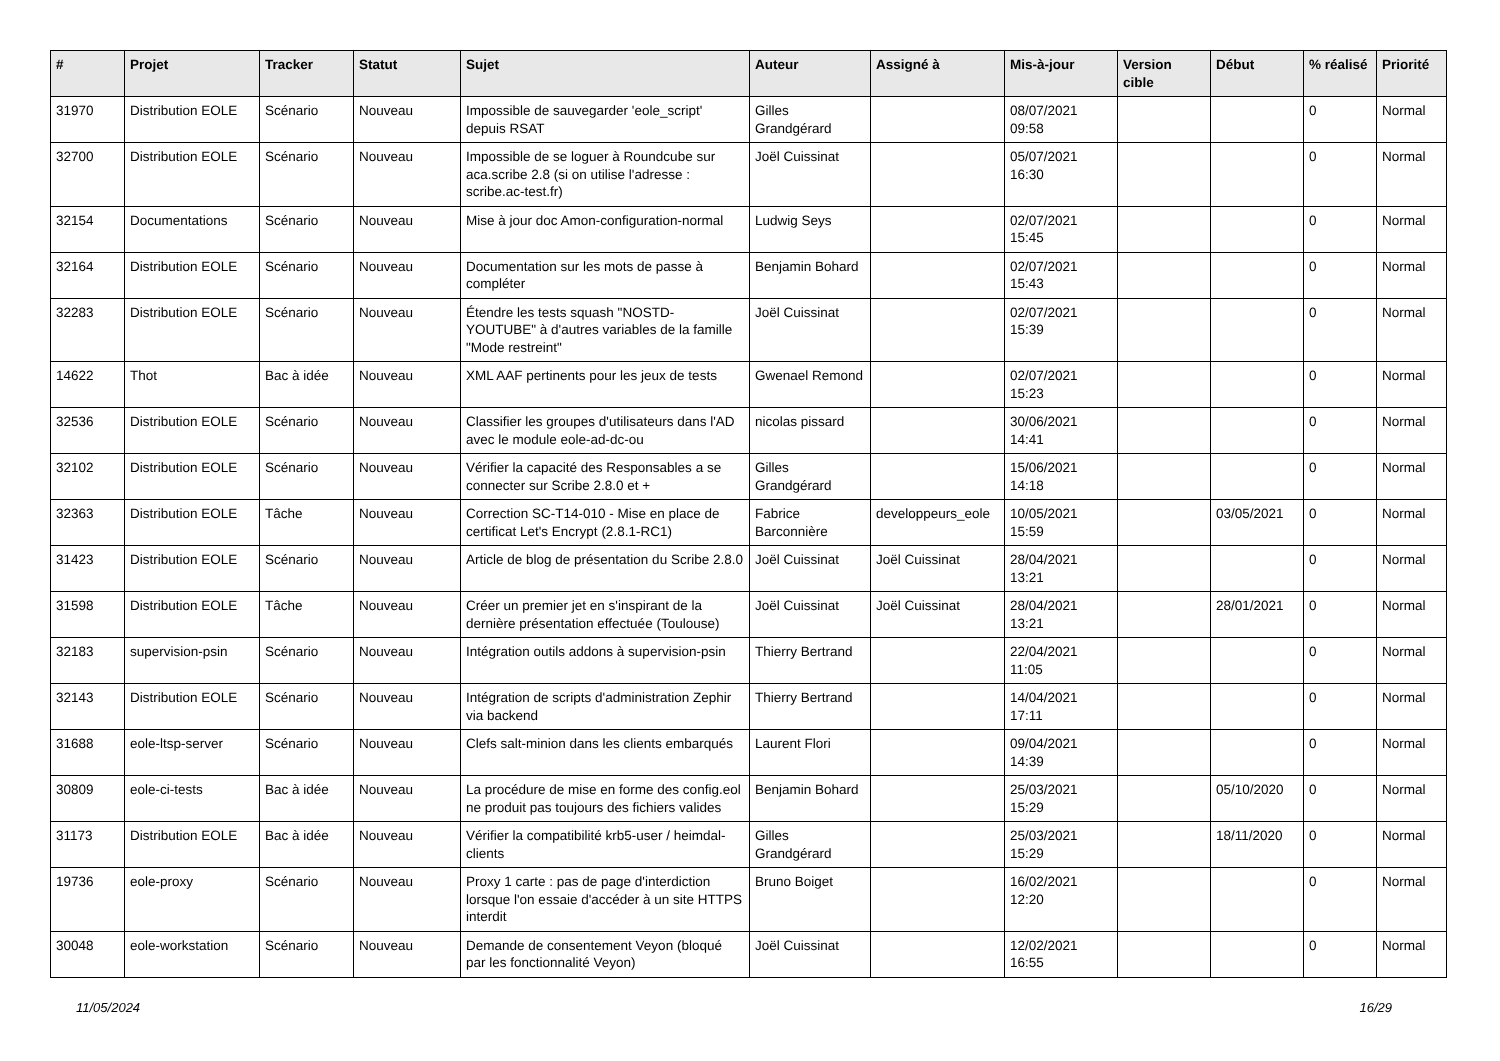| # | Projet | Tracker | Statut | Sujet | Auteur | Assigné à | Mis-à-jour | Version cible | Début | % réalisé | Priorité |
| --- | --- | --- | --- | --- | --- | --- | --- | --- | --- | --- | --- |
| 31970 | Distribution EOLE | Scénario | Nouveau | Impossible de sauvegarder 'eole_script' depuis RSAT | Gilles Grandgérard | | 08/07/2021 09:58 | | | 0 | Normal |
| 32700 | Distribution EOLE | Scénario | Nouveau | Impossible de se loguer à Roundcube sur aca.scribe 2.8 (si on utilise l'adresse : scribe.ac-test.fr) | Joël Cuissinat | | 05/07/2021 16:30 | | | 0 | Normal |
| 32154 | Documentations | Scénario | Nouveau | Mise à jour doc Amon-configuration-normal | Ludwig Seys | | 02/07/2021 15:45 | | | 0 | Normal |
| 32164 | Distribution EOLE | Scénario | Nouveau | Documentation sur les mots de passe à compléter | Benjamin Bohard | | 02/07/2021 15:43 | | | 0 | Normal |
| 32283 | Distribution EOLE | Scénario | Nouveau | Étendre les tests squash "NOSTD-YOUTUBE" à d'autres variables de la famille "Mode restreint" | Joël Cuissinat | | 02/07/2021 15:39 | | | 0 | Normal |
| 14622 | Thot | Bac à idée | Nouveau | XML AAF pertinents pour les jeux de tests | Gwenael Remond | | 02/07/2021 15:23 | | | 0 | Normal |
| 32536 | Distribution EOLE | Scénario | Nouveau | Classifier les groupes d'utilisateurs dans l'AD avec le module eole-ad-dc-ou | nicolas pissard | | 30/06/2021 14:41 | | | 0 | Normal |
| 32102 | Distribution EOLE | Scénario | Nouveau | Vérifier la capacité des Responsables a se connecter sur Scribe 2.8.0 et + | Gilles Grandgérard | | 15/06/2021 14:18 | | | 0 | Normal |
| 32363 | Distribution EOLE | Tâche | Nouveau | Correction SC-T14-010 - Mise en place de certificat Let's Encrypt (2.8.1-RC1) | Fabrice Barconnière | developpeurs_eole | 10/05/2021 15:59 | | 03/05/2021 | 0 | Normal |
| 31423 | Distribution EOLE | Scénario | Nouveau | Article de blog de présentation du Scribe 2.8.0 | Joël Cuissinat | Joël Cuissinat | 28/04/2021 13:21 | | | 0 | Normal |
| 31598 | Distribution EOLE | Tâche | Nouveau | Créer un premier jet en s'inspirant de la dernière présentation effectuée (Toulouse) | Joël Cuissinat | Joël Cuissinat | 28/04/2021 13:21 | | 28/01/2021 | 0 | Normal |
| 32183 | supervision-psin | Scénario | Nouveau | Intégration outils addons à supervision-psin | Thierry Bertrand | | 22/04/2021 11:05 | | | 0 | Normal |
| 32143 | Distribution EOLE | Scénario | Nouveau | Intégration de scripts d'administration Zephir via backend | Thierry Bertrand | | 14/04/2021 17:11 | | | 0 | Normal |
| 31688 | eole-ltsp-server | Scénario | Nouveau | Clefs salt-minion dans les clients embarqués | Laurent Flori | | 09/04/2021 14:39 | | | 0 | Normal |
| 30809 | eole-ci-tests | Bac à idée | Nouveau | La procédure de mise en forme des config.eol ne produit pas toujours des fichiers valides | Benjamin Bohard | | 25/03/2021 15:29 | | 05/10/2020 | 0 | Normal |
| 31173 | Distribution EOLE | Bac à idée | Nouveau | Vérifier la compatibilité krb5-user / heimdal-clients | Gilles Grandgérard | | 25/03/2021 15:29 | | 18/11/2020 | 0 | Normal |
| 19736 | eole-proxy | Scénario | Nouveau | Proxy 1 carte : pas de page d'interdiction lorsque l'on essaie d'accéder à un site HTTPS interdit | Bruno Boiget | | 16/02/2021 12:20 | | | 0 | Normal |
| 30048 | eole-workstation | Scénario | Nouveau | Demande de consentement Veyon (bloqué par les fonctionnalité Veyon) | Joël Cuissinat | | 12/02/2021 16:55 | | | 0 | Normal |
11/05/2024 16/29